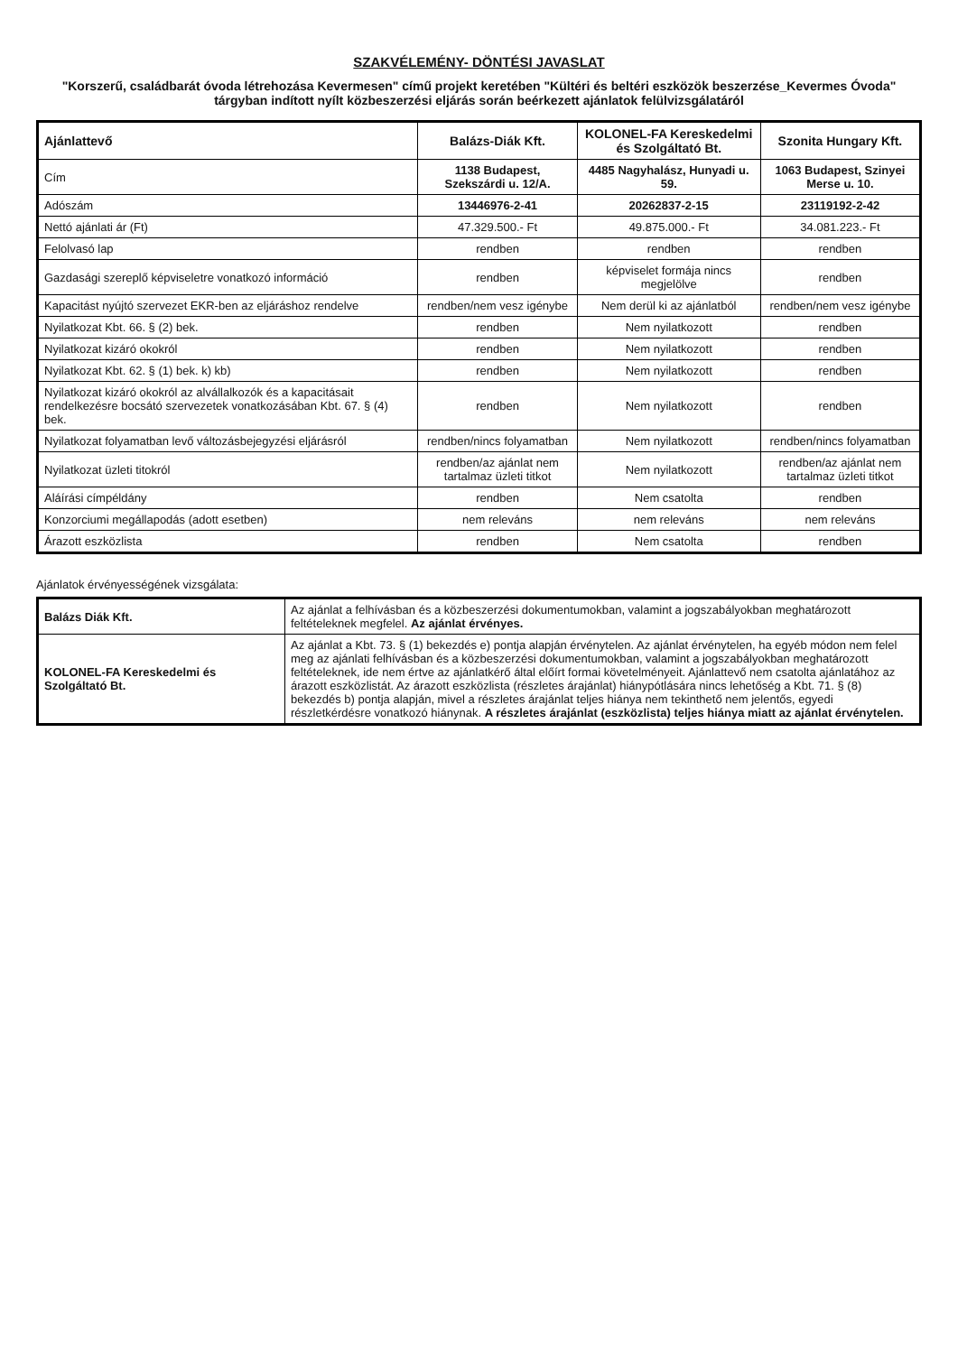SZAKVÉLEMÉNY- DÖNTÉSI JAVASLAT
"Korszerű, családbarát óvoda létrehozása Kevermesen" című projekt keretében "Kültéri és beltéri eszközök beszerzése_Kevermes Óvoda" tárgyban indított nyílt közbeszerzési eljárás során beérkezett ajánlatok felülvizsgálatáról
| Ajánlattevő | Balázs-Diák Kft. | KOLONEL-FA Kereskedelmi és Szolgáltató Bt. | Szonita Hungary Kft. |
| --- | --- | --- | --- |
| Cím | 1138 Budapest, Szekszárdi u. 12/A. | 4485 Nagyhalász, Hunyadi u. 59. | 1063 Budapest, Szinyei Merse u. 10. |
| Adószám | 13446976-2-41 | 20262837-2-15 | 23119192-2-42 |
| Nettó ajánlati ár (Ft) | 47.329.500.- Ft | 49.875.000.- Ft | 34.081.223.- Ft |
| Felolvasó lap | rendben | rendben | rendben |
| Gazdasági szereplő képviseletre vonatkozó információ | rendben | képviselet formája nincs megjelölve | rendben |
| Kapacitást nyújtó szervezet EKR-ben az eljáráshoz rendelve | rendben/nem vesz igénybe | Nem derül ki az ajánlatból | rendben/nem vesz igénybe |
| Nyilatkozat Kbt. 66. § (2) bek. | rendben | Nem nyilatkozott | rendben |
| Nyilatkozat kizáró okokról | rendben | Nem nyilatkozott | rendben |
| Nyilatkozat Kbt. 62. § (1) bek. k) kb) | rendben | Nem nyilatkozott | rendben |
| Nyilatkozat kizáró okokról az alvállalkozók és a kapacitásait rendelkezésre bocsátó szervezetek vonatkozásában Kbt. 67. § (4) bek. | rendben | Nem nyilatkozott | rendben |
| Nyilatkozat folyamatban levő változásbejegyzési eljárásról | rendben/nincs folyamatban | Nem nyilatkozott | rendben/nincs folyamatban |
| Nyilatkozat üzleti titokról | rendben/az ajánlat nem tartalmaz üzleti titkot | Nem nyilatkozott | rendben/az ajánlat nem tartalmaz üzleti titkot |
| Aláírási címpéldány | rendben | Nem csatolta | rendben |
| Konzorciumi megállapodás (adott esetben) | nem releváns | nem releváns | nem releváns |
| Árazott eszközlista | rendben | Nem csatolta | rendben |
Ajánlatok érvényességének vizsgálata:
| Balázs Diák Kft. | Az ajánlat a felhívásban és a közbeszerzési dokumentumokban, valamint a jogszabályokban meghatározott feltételeknek megfelel. Az ajánlat érvényes. |
| KOLONEL-FA Kereskedelmi és Szolgáltató Bt. | Az ajánlat a Kbt. 73. § (1) bekezdés e) pontja alapján érvénytelen. Az ajánlat érvénytelen, ha egyéb módon nem felel meg az ajánlati felhívásban és a közbeszerzési dokumentumokban, valamint a jogszabályokban meghatározott feltételeknek, ide nem értve az ajánlatkérő által előírt formai követelményeit. Ajánlattevő nem csatolta ajánlatához az árazott eszközlistát. Az árazott eszközlista (részletes árajánlat) hiánypótlására nincs lehetőség a Kbt. 71. § (8) bekezdés b) pontja alapján, mivel a részletes árajánlat teljes hiánya nem tekinthető nem jelentős, egyedi részletkérdésre vonatkozó hiánynak. A részletes árajánlat (eszközlista) teljes hiánya miatt az ajánlat érvénytelen. |